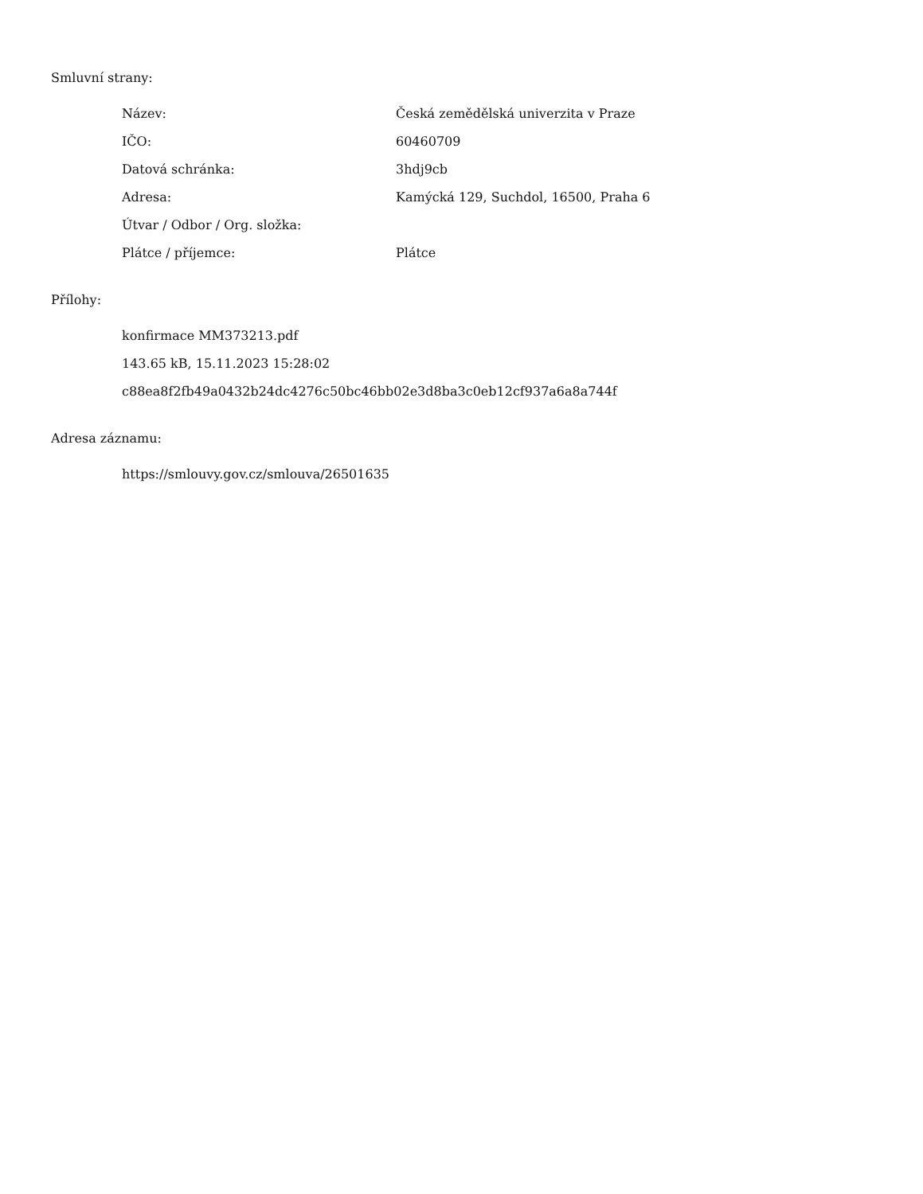Smluvní strany:
| Název: | Česká zemědělská univerzita v Praze |
| IČO: | 60460709 |
| Datová schránka: | 3hdj9cb |
| Adresa: | Kamýcká 129, Suchdol, 16500, Praha 6 |
| Útvar / Odbor / Org. složka: | |
| Plátce / příjemce: | Plátce |
Přílohy:
konfirmace MM373213.pdf
143.65 kB, 15.11.2023 15:28:02
c88ea8f2fb49a0432b24dc4276c50bc46bb02e3d8ba3c0eb12cf937a6a8a744f
Adresa záznamu:
https://smlouvy.gov.cz/smlouva/26501635